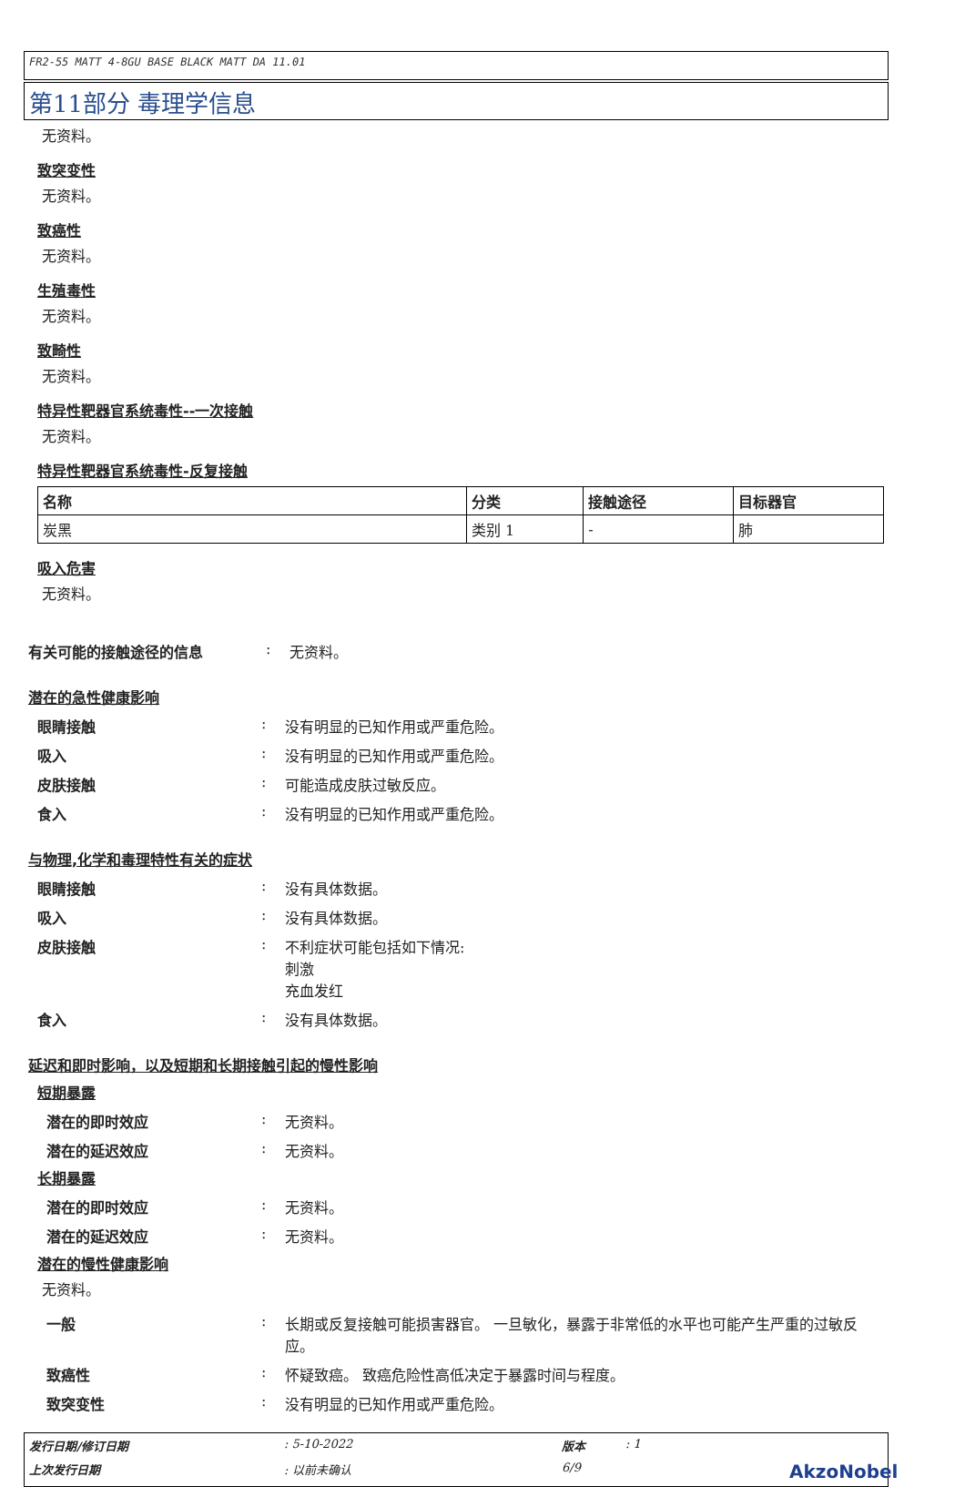FR2-55 MATT 4-8GU BASE BLACK MATT DA 11.01
第11部分 毒理学信息
无资料。
致突变性
无资料。
致癌性
无资料。
生殖毒性
无资料。
致畸性
无资料。
特异性靶器官系统毒性--一次接触
无资料。
特异性靶器官系统毒性-反复接触
| 名称 | 分类 | 接触途径 | 目标器官 |
| --- | --- | --- | --- |
| 炭黑 | 类别 1 | - | 肺 |
吸入危害
无资料。
有关可能的接触途径的信息 : 无资料。
潜在的急性健康影响
眼睛接触 : 没有明显的已知作用或严重危险。
吸入 : 没有明显的已知作用或严重危险。
皮肤接触 : 可能造成皮肤过敏反应。
食入 : 没有明显的已知作用或严重危险。
与物理,化学和毒理特性有关的症状
眼睛接触 : 没有具体数据。
吸入 : 没有具体数据。
皮肤接触 : 不利症状可能包括如下情况:
刺激
充血发红
食入 : 没有具体数据。
延迟和即时影响，以及短期和长期接触引起的慢性影响
短期暴露
潜在的即时效应 : 无资料。
潜在的延迟效应 : 无资料。
长期暴露
潜在的即时效应 : 无资料。
潜在的延迟效应 : 无资料。
潜在的慢性健康影响
无资料。
一般 : 长期或反复接触可能损害器官。 一旦敏化，暴露于非常低的水平也可能产生严重的过敏反应。
致癌性 : 怀疑致癌。 致癌危险性高低决定于暴露时间与程度。
致突变性 : 没有明显的已知作用或严重危险。
发行日期/修订日期
: 5-10-2022
版本
: 1
上次发行日期
: 以前未确认
6/9
AkzoNobel